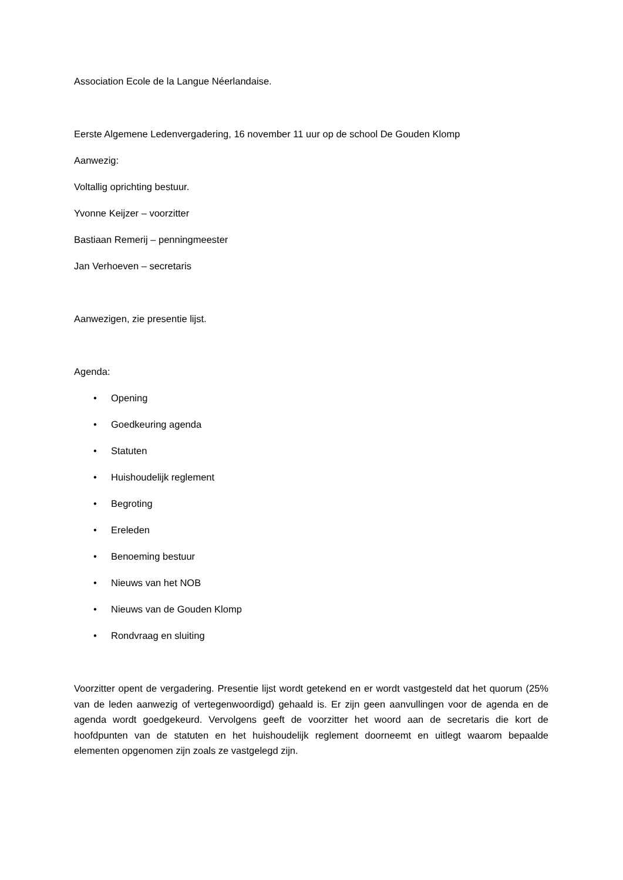Association Ecole de la Langue Néerlandaise.
Eerste Algemene Ledenvergadering, 16 november 11 uur op de school De Gouden Klomp
Aanwezig:
Voltallig oprichting bestuur.
Yvonne Keijzer – voorzitter
Bastiaan Remerij – penningmeester
Jan Verhoeven – secretaris
Aanwezigen, zie presentie lijst.
Agenda:
• Opening
• Goedkeuring agenda
• Statuten
• Huishoudelijk reglement
• Begroting
• Ereleden
• Benoeming bestuur
• Nieuws van het NOB
• Nieuws van de Gouden Klomp
• Rondvraag en sluiting
Voorzitter opent de vergadering. Presentie lijst wordt getekend en er wordt vastgesteld dat het quorum (25% van de leden aanwezig of vertegenwoordigd) gehaald is. Er zijn geen aanvullingen voor de agenda en de agenda wordt goedgekeurd. Vervolgens geeft de voorzitter het woord aan de secretaris die kort de hoofdpunten van de statuten en het huishoudelijk reglement doorneemt en uitlegt waarom bepaalde elementen opgenomen zijn zoals ze vastgelegd zijn.